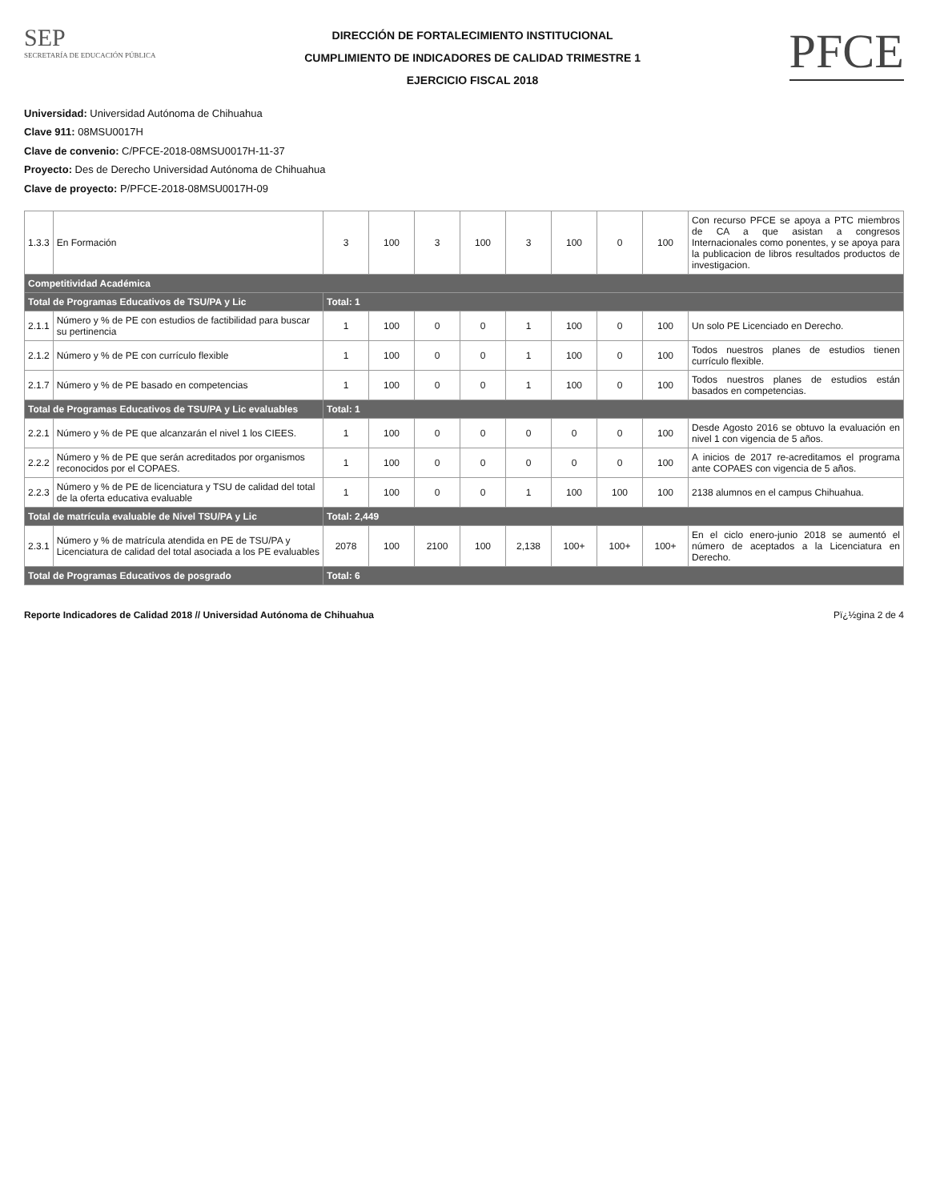SEP
SECRETARÍA DE EDUCACIÓN PÚBLICA
DIRECCIÓN DE FORTALECIMIENTO INSTITUCIONAL
CUMPLIMIENTO DE INDICADORES DE CALIDAD TRIMESTRE 1
EJERCICIO FISCAL 2018
PFCE
Universidad: Universidad Autónoma de Chihuahua
Clave 911: 08MSU0017H
Clave de convenio: C/PFCE-2018-08MSU0017H-11-37
Proyecto: Des de Derecho Universidad Autónoma de Chihuahua
Clave de proyecto: P/PFCE-2018-08MSU0017H-09
| 1.3.3 | En Formación | 3 | 100 | 3 | 100 | 3 | 100 | 0 | 100 | Con recurso PFCE se apoya a PTC miembros de CA a que asistan a congresos Internacionales como ponentes, y se apoya para la publicacion de libros resultados productos de investigacion. |
| Competitividad Académica | | | | | | | | | | |
| Total de Programas Educativos de TSU/PA y Lic | | Total: 1 | | | | | | | | |
| 2.1.1 | Número y % de PE con estudios de factibilidad para buscar su pertinencia | 1 | 100 | 0 | 0 | 1 | 100 | 0 | 100 | Un solo PE Licenciado en Derecho. |
| 2.1.2 | Número y % de PE con currículo flexible | 1 | 100 | 0 | 0 | 1 | 100 | 0 | 100 | Todos nuestros planes de estudios tienen currículo flexible. |
| 2.1.7 | Número y % de PE basado en competencias | 1 | 100 | 0 | 0 | 1 | 100 | 0 | 100 | Todos nuestros planes de estudios están basados en competencias. |
| Total de Programas Educativos de TSU/PA y Lic evaluables | | Total: 1 | | | | | | | | |
| 2.2.1 | Número y % de PE que alcanzarán el nivel 1 los CIEES. | 1 | 100 | 0 | 0 | 0 | 0 | 0 | 100 | Desde Agosto 2016 se obtuvo la evaluación en nivel 1 con vigencia de 5 años. |
| 2.2.2 | Número y % de PE que serán acreditados por organismos reconocidos por el COPAES. | 1 | 100 | 0 | 0 | 0 | 0 | 0 | 100 | A inicios de 2017 re-acreditamos el programa ante COPAES con vigencia de 5 años. |
| 2.2.3 | Número y % de PE de licenciatura y TSU de calidad del total de la oferta educativa evaluable | 1 | 100 | 0 | 0 | 1 | 100 | 100 | 100 | 2138 alumnos en el campus Chihuahua. |
| Total de matrícula evaluable de Nivel TSU/PA y Lic | | Total: 2,449 | | | | | | | | |
| 2.3.1 | Número y % de matrícula atendida en PE de TSU/PA y Licenciatura de calidad del total asociada a los PE evaluables | 2078 | 100 | 2100 | 100 | 2,138 | 100+ | 100+ | 100+ | En el ciclo enero-junio 2018 se aumentó el número de aceptados a la Licenciatura en Derecho. |
| Total de Programas Educativos de posgrado | | Total: 6 | | | | | | | | |
Reporte Indicadores de Calidad 2018 // Universidad Autónoma de Chihuahua Pï¿½gina 2 de 4